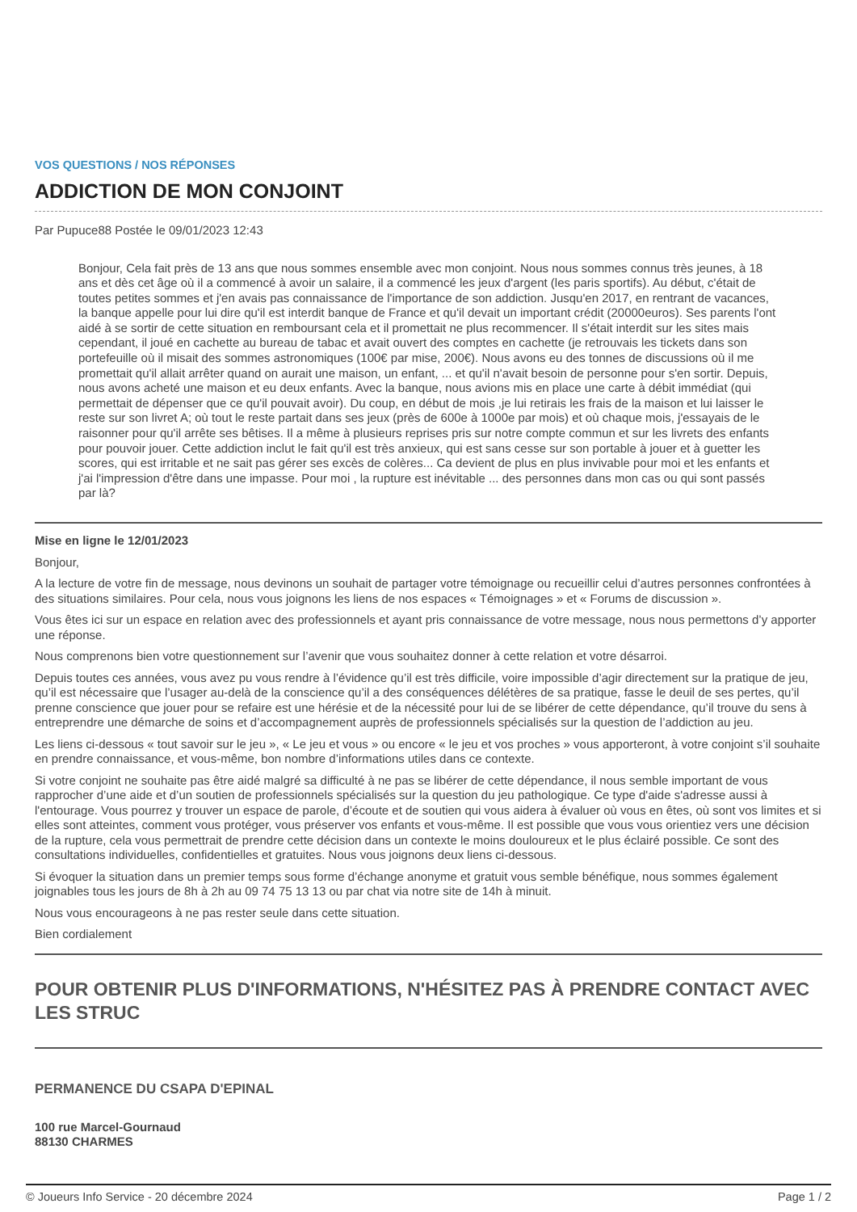VOS QUESTIONS / NOS RÉPONSES
ADDICTION DE MON CONJOINT
Par Pupuce88 Postée le 09/01/2023 12:43
Bonjour, Cela fait près de 13 ans que nous sommes ensemble avec mon conjoint. Nous nous sommes connus très jeunes, à 18 ans et dès cet âge où il a commencé à avoir un salaire, il a commencé les jeux d'argent (les paris sportifs). Au début, c'était de toutes petites sommes et j'en avais pas connaissance de l'importance de son addiction. Jusqu'en 2017, en rentrant de vacances, la banque appelle pour lui dire qu'il est interdit banque de France et qu'il devait un important crédit (20000euros). Ses parents l'ont aidé à se sortir de cette situation en remboursant cela et il promettait ne plus recommencer. Il s'était interdit sur les sites mais cependant, il joué en cachette au bureau de tabac et avait ouvert des comptes en cachette (je retrouvais les tickets dans son portefeuille où il misait des sommes astronomiques (100€ par mise, 200€). Nous avons eu des tonnes de discussions où il me promettait qu'il allait arrêter quand on aurait une maison, un enfant, ... et qu'il n'avait besoin de personne pour s'en sortir. Depuis, nous avons acheté une maison et eu deux enfants. Avec la banque, nous avions mis en place une carte à débit immédiat (qui permettait de dépenser que ce qu'il pouvait avoir). Du coup, en début de mois ,je lui retirais les frais de la maison et lui laisser le reste sur son livret A; où tout le reste partait dans ses jeux (près de 600e à 1000e par mois) et où chaque mois, j'essayais de le raisonner pour qu'il arrête ses bêtises. Il a même à plusieurs reprises pris sur notre compte commun et sur les livrets des enfants pour pouvoir jouer. Cette addiction inclut le fait qu'il est très anxieux, qui est sans cesse sur son portable à jouer et à guetter les scores, qui est irritable et ne sait pas gérer ses excès de colères... Ca devient de plus en plus invivable pour moi et les enfants et j'ai l'impression d'être dans une impasse. Pour moi , la rupture est inévitable ... des personnes dans mon cas ou qui sont passés par là?
Mise en ligne le 12/01/2023
Bonjour,
A la lecture de votre fin de message, nous devinons un souhait de partager votre témoignage ou recueillir celui d’autres personnes confrontées à des situations similaires. Pour cela, nous vous joignons les liens de nos espaces « Témoignages » et « Forums de discussion ».
Vous êtes ici sur un espace en relation avec des professionnels et ayant pris connaissance de votre message, nous nous permettons d’y apporter une réponse.
Nous comprenons bien votre questionnement sur l’avenir que vous souhaitez donner à cette relation et votre désarroi.
Depuis toutes ces années, vous avez pu vous rendre à l’évidence qu’il est très difficile, voire impossible d’agir directement sur la pratique de jeu, qu’il est nécessaire que l’usager au-delà de la conscience qu’il a des conséquences délétères de sa pratique, fasse le deuil de ses pertes, qu’il prenne conscience que jouer pour se refaire est une hérésie et de la nécessité pour lui de se libérer de cette dépendance, qu’il trouve du sens à entreprendre une démarche de soins et d’accompagnement auprès de professionnels spécialisés sur la question de l’addiction au jeu.
Les liens ci-dessous « tout savoir sur le jeu », « Le jeu et vous » ou encore « le jeu et vos proches » vous apporteront, à votre conjoint s’il souhaite en prendre connaissance, et vous-même, bon nombre d’informations utiles dans ce contexte.
Si votre conjoint ne souhaite pas être aidé malgré sa difficulté à ne pas se libérer de cette dépendance, il nous semble important de vous rapprocher d’une aide et d’un soutien de professionnels spécialisés sur la question du jeu pathologique. Ce type d'aide s'adresse aussi à l'entourage. Vous pourrez y trouver un espace de parole, d’écoute et de soutien qui vous aidera à évaluer où vous en êtes, où sont vos limites et si elles sont atteintes, comment vous protéger, vous préserver vos enfants et vous-même. Il est possible que vous vous orientiez vers une décision de la rupture, cela vous permettrait de prendre cette décision dans un contexte le moins douloureux et le plus éclairé possible. Ce sont des consultations individuelles, confidentielles et gratuites. Nous vous joignons deux liens ci-dessous.
Si évoquer la situation dans un premier temps sous forme d’échange anonyme et gratuit vous semble bénéfique, nous sommes également joignables tous les jours de 8h à 2h au 09 74 75 13 13 ou par chat via notre site de 14h à minuit.
Nous vous encourageons à ne pas rester seule dans cette situation.
Bien cordialement
POUR OBTENIR PLUS D'INFORMATIONS, N'HÉSITEZ PAS À PRENDRE CONTACT AVEC LES STRUC
PERMANENCE DU CSAPA D'EPINAL
100 rue Marcel-Gournaud
88130 CHARMES
© Joueurs Info Service - 20 décembre 2024 Page 1 / 2